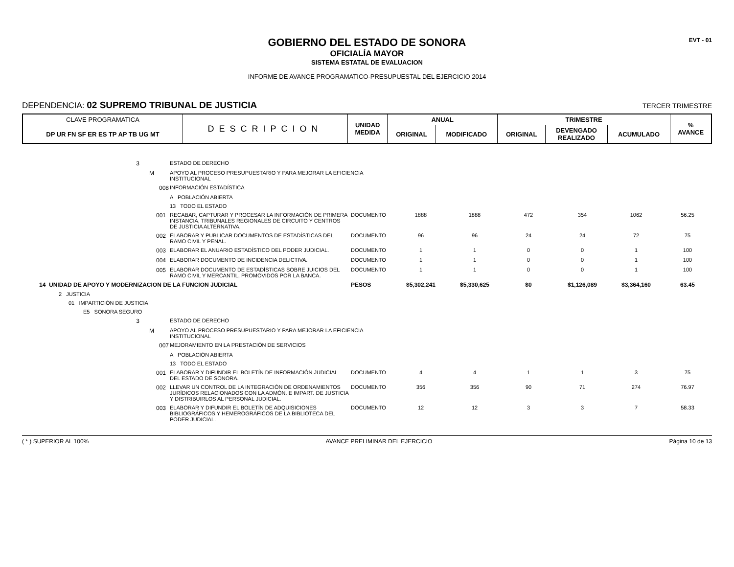EVT - 01
GOBIERNO DEL ESTADO DE SONORA
OFICIALÍA MAYOR
SISTEMA ESTATAL DE EVALUACION
INFORME DE AVANCE PROGRAMATICO-PRESUPUESTAL DEL EJERCICIO 2014
DEPENDENCIA: 02 SUPREMO TRIBUNAL DE JUSTICIA
TERCER TRIMESTRE
| CLAVE PROGRAMATICA | DESCRIPCION | UNIDAD MEDIDA | ANUAL | | TRIMESTRE | | | % AVANCE |
| --- | --- | --- | --- | --- | --- | --- | --- | --- |
| DP UR FN SF ER ES TP AP TB UG MT | | | ORIGINAL | MODIFICADO | ORIGINAL | DEVENGADO REALIZADO | ACUMULADO | |
| 3 | ESTADO DE DERECHO | | | | | | | |
| M | APOYO AL PROCESO PRESUPUESTARIO Y PARA MEJORAR LA EFICIENCIA INSTITUCIONAL | | | | | | | |
| 008 | INFORMACIÓN ESTADÍSTICA | | | | | | | |
| | A POBLACIÓN ABIERTA | | | | | | | |
| | 13 TODO EL ESTADO | | | | | | | |
| 001 | RECABAR, CAPTURAR Y PROCESAR LA INFORMACIÓN DE PRIMERA INSTANCIA, TRIBUNALES REGIONALES DE CIRCUITO Y CENTROS DE JUSTICIA ALTERNATIVA. | DOCUMENTO | 1888 | 1888 | 472 | 354 | 1062 | 56.25 |
| 002 | ELABORAR Y PUBLICAR DOCUMENTOS DE ESTADÍSTICAS DEL RAMO CIVIL Y PENAL. | DOCUMENTO | 96 | 96 | 24 | 24 | 72 | 75 |
| 003 | ELABORAR EL ANUARIO ESTADÍSTICO DEL PODER JUDICIAL. | DOCUMENTO | 1 | 1 | 0 | 0 | 1 | 100 |
| 004 | ELABORAR DOCUMENTO DE INCIDENCIA DELICTIVA. | DOCUMENTO | 1 | 1 | 0 | 0 | 1 | 100 |
| 005 | ELABORAR DOCUMENTO DE ESTADÍSTICAS SOBRE JUICIOS DEL RAMO CIVIL Y MERCANTIL, PROMOVIDOS POR LA BANCA. | DOCUMENTO | 1 | 1 | 0 | 0 | 1 | 100 |
| 14 UNIDAD DE APOYO Y MODERNIZACION DE LA FUNCION JUDICIAL | | PESOS | $5,302,241 | $5,330,625 | $0 | $1,126,089 | $3,364,160 | 63.45 |
| 2 JUSTICIA | | | | | | | | |
| 01 IMPARTICIÓN DE JUSTICIA | | | | | | | | |
| E5 SONORA SEGURO | | | | | | | | |
| 3 | ESTADO DE DERECHO | | | | | | | |
| M | APOYO AL PROCESO PRESUPUESTARIO Y PARA MEJORAR LA EFICIENCIA INSTITUCIONAL | | | | | | | |
| 007 | MEJORAMIENTO EN LA PRESTACIÓN DE SERVICIOS | | | | | | | |
| | A POBLACIÓN ABIERTA | | | | | | | |
| | 13 TODO EL ESTADO | | | | | | | |
| 001 | ELABORAR Y DIFUNDIR EL BOLETÍN DE INFORMACIÓN JUDICIAL DEL ESTADO DE SONORA. | DOCUMENTO | 4 | 4 | 1 | 1 | 3 | 75 |
| 002 | LLEVAR UN CONTROL DE LA INTEGRACIÓN DE ORDENAMIENTOS JURÍDICOS RELACIONADOS CON LA ADMÓN. E IMPART. DE JUSTICIA Y DISTRIBUIRLOS AL PERSONAL JUDICIAL. | DOCUMENTO | 356 | 356 | 90 | 71 | 274 | 76.97 |
| 003 | ELABORAR Y DIFUNDIR EL BOLETÍN DE ADQUISICIONES BIBLIOGRÁFICOS Y HEMEROGRÁFICOS DE LA BIBLIOTECA DEL PODER JUDICIAL. | DOCUMENTO | 12 | 12 | 3 | 3 | 7 | 58.33 |
( * ) SUPERIOR AL 100% AVANCE PRELIMINAR DEL EJERCICIO Página 10 de 13